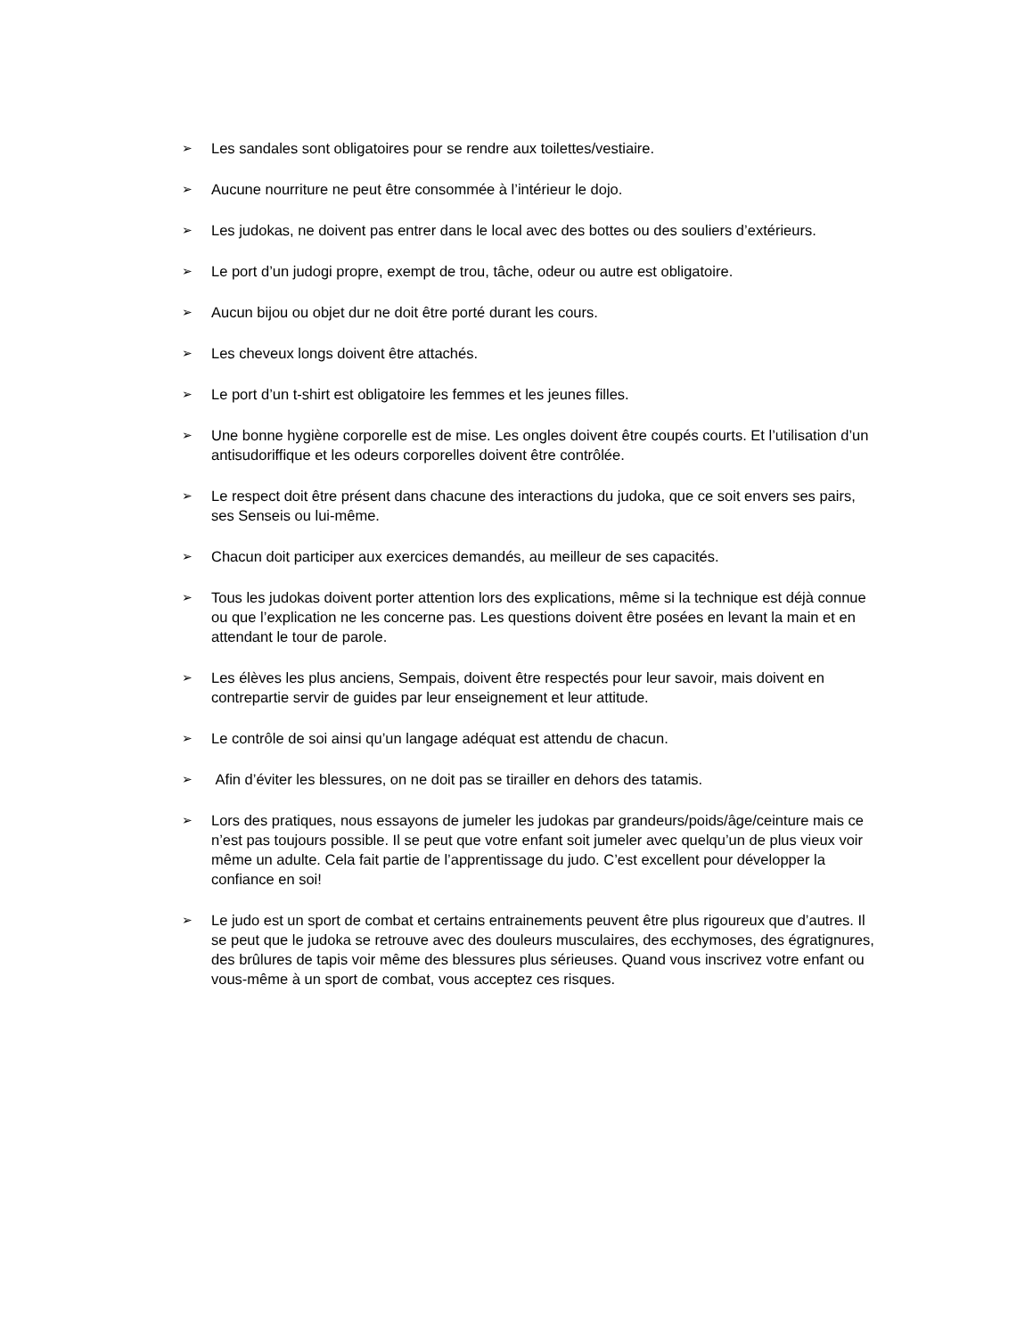➢ Les sandales sont obligatoires pour se rendre aux toilettes/vestiaire.
➢ Aucune nourriture ne peut être consommée à l’intérieur le dojo.
➢ Les judokas, ne doivent pas entrer dans le local avec des bottes ou des souliers d’extérieurs.
➢ Le port d’un judogi propre, exempt de trou, tâche, odeur ou autre est obligatoire.
➢ Aucun bijou ou objet dur ne doit être porté durant les cours.
➢ Les cheveux longs doivent être attachés.
➢ Le port d’un t-shirt est obligatoire les femmes et les jeunes filles.
➢ Une bonne hygiène corporelle est de mise. Les ongles doivent être coupés courts. Et l’utilisation d’un antisudoriffique et les odeurs corporelles doivent être contrôlée.
➢ Le respect doit être présent dans chacune des interactions du judoka, que ce soit envers ses pairs, ses Senseis ou lui-même.
➢ Chacun doit participer aux exercices demandés, au meilleur de ses capacités.
➢ Tous les judokas doivent porter attention lors des explications, même si la technique est déjà connue ou que l’explication ne les concerne pas. Les questions doivent être posées en levant la main et en attendant le tour de parole.
➢ Les élèves les plus anciens, Sempais, doivent être respectés pour leur savoir, mais doivent en contrepartie servir de guides par leur enseignement et leur attitude.
➢ Le contrôle de soi ainsi qu’un langage adéquat est attendu de chacun.
➢ Afin d’éviter les blessures, on ne doit pas se tirailler en dehors des tatamis.
➢ Lors des pratiques, nous essayons de jumeler les judokas par grandeurs/poids/âge/ceinture mais ce n’est pas toujours possible. Il se peut que votre enfant soit jumeler avec quelqu’un de plus vieux voir même un adulte. Cela fait partie de l’apprentissage du judo. C’est excellent pour développer la confiance en soi!
➢ Le judo est un sport de combat et certains entrainements peuvent être plus rigoureux que d’autres. Il se peut que le judoka se retrouve avec des douleurs musculaires, des ecchymoses, des égratignures, des brûlures de tapis voir même des blessures plus sérieuses. Quand vous inscrivez votre enfant ou vous-même à un sport de combat, vous acceptez ces risques.